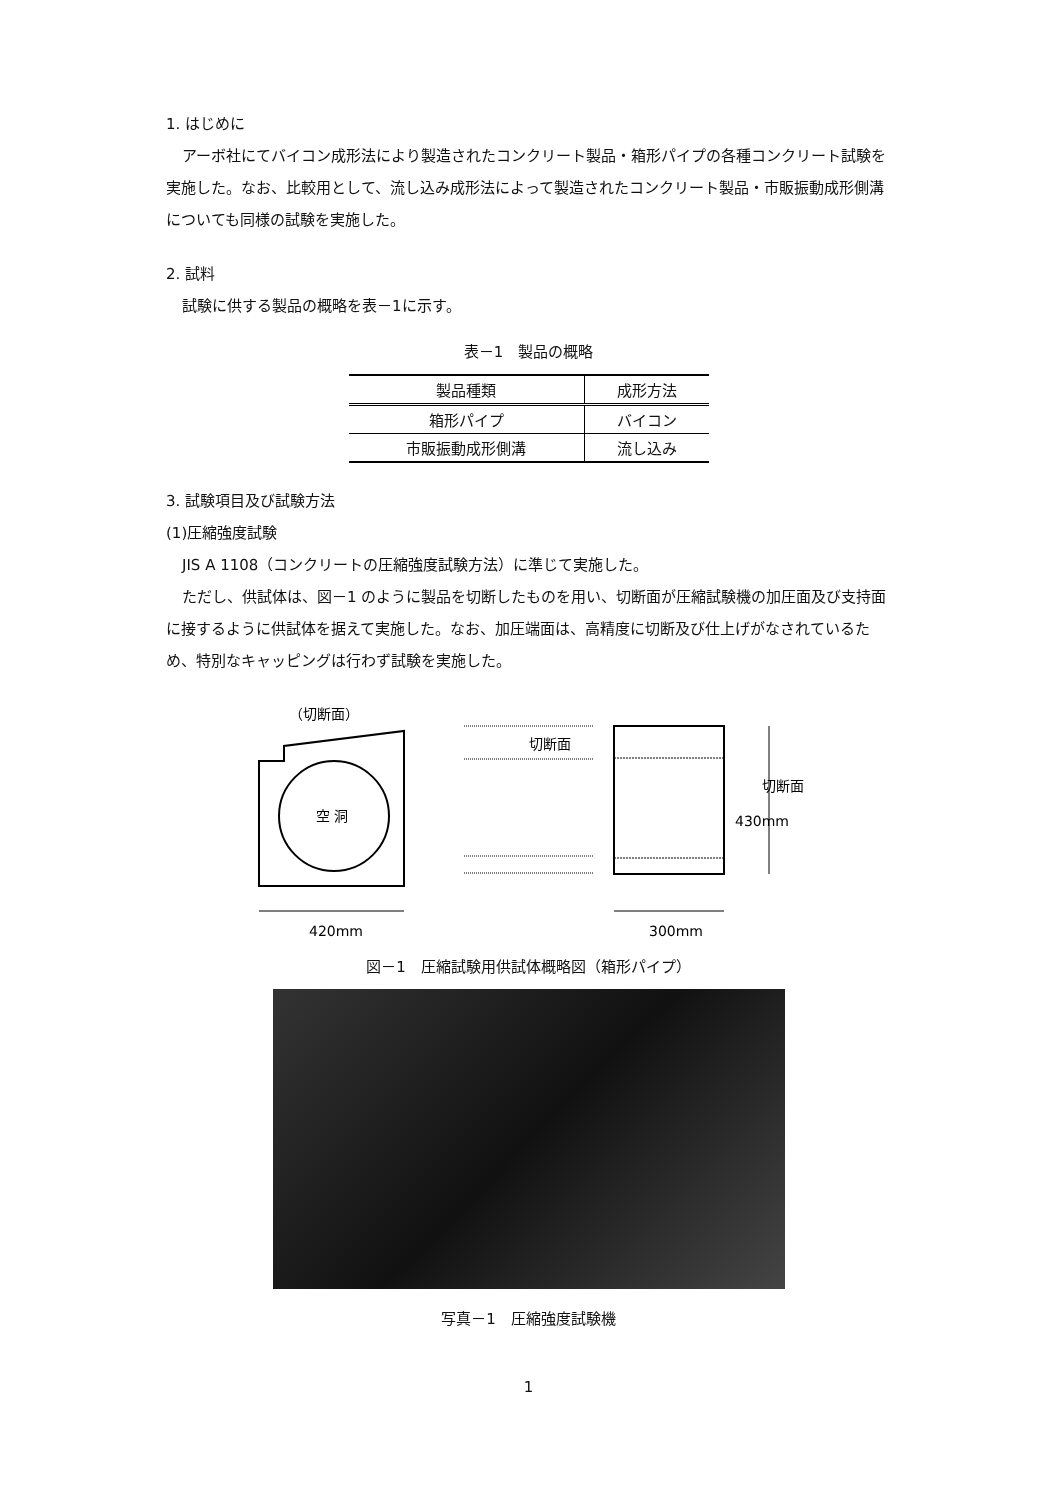1. はじめに
アーボ社にてバイコン成形法により製造されたコンクリート製品・箱形パイプの各種コンクリート試験を実施した。なお、比較用として、流し込み成形法によって製造されたコンクリート製品・市販振動成形側溝についても同様の試験を実施した。
2. 試料
試験に供する製品の概略を表－1に示す。
表－1　製品の概略
| 製品種類 | 成形方法 |
| --- | --- |
| 箱形パイプ | バイコン |
| 市販振動成形側溝 | 流し込み |
3. 試験項目及び試験方法
(1)圧縮強度試験
JIS A 1108（コンクリートの圧縮強度試験方法）に準じて実施した。
ただし、供試体は、図－1 のように製品を切断したものを用い、切断面が圧縮試験機の加圧面及び支持面に接するように供試体を据えて実施した。なお、加圧端面は、高精度に切断及び仕上げがなされているため、特別なキャッピングは行わず試験を実施した。
（切断面）
空 洞
420mm
切断面
切断面
430mm
300mm
図－1　圧縮試験用供試体概略図（箱形パイプ）
写真－1　圧縮強度試験機
1